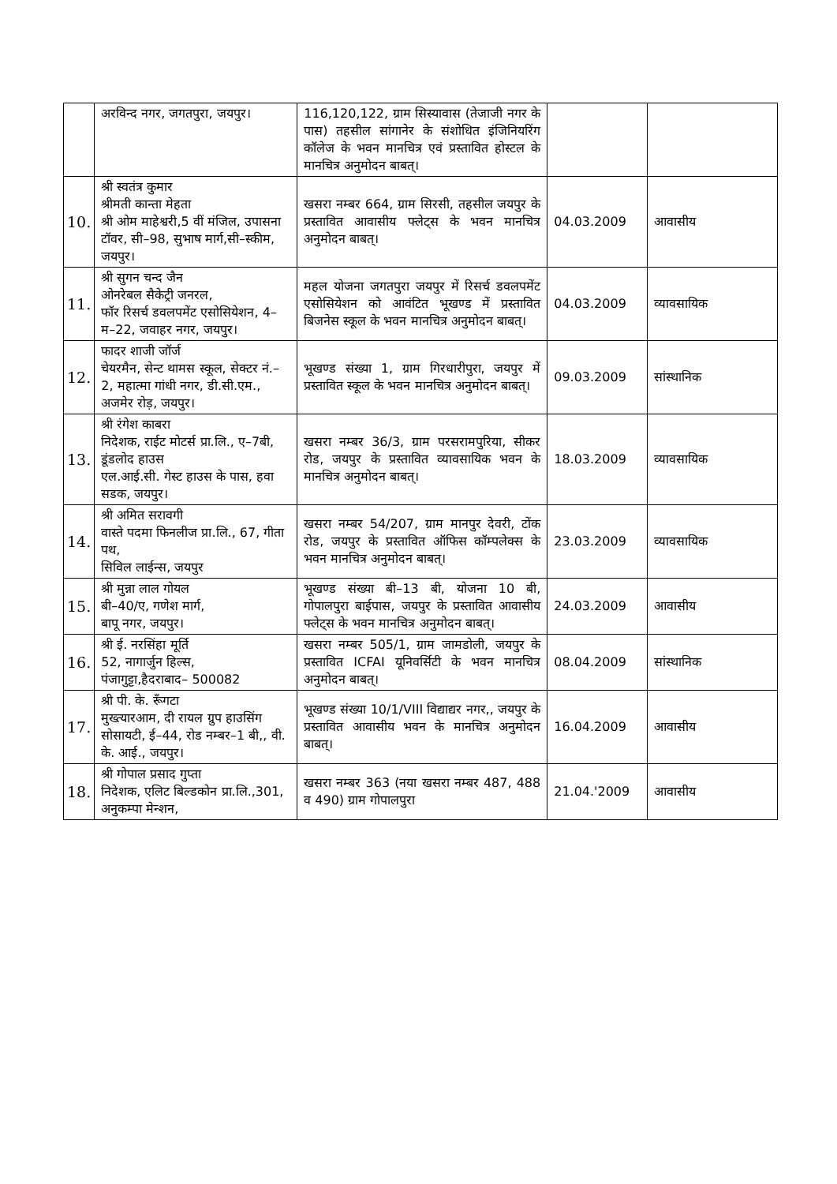| | अरविन्द नगर, जगतपुरा, जयपुर। | 116,120,122, ग्राम सिस्यावास (तेजाजी नगर के पास) तहसील सांगानेर के संशोधित इंजिनियरिंग कॉलेज के भवन मानचित्र एवं प्रस्तावित होस्टल के मानचित्र अनुमोदन बाबत्। | | |
| 10. | श्री स्वतंत्र कुमार श्रीमती कान्ता मेहता श्री ओम माहेश्वरी,5 वीं मंजिल, उपासना टॉवर, सी–98, सुभाष मार्ग,सी–स्कीम, जयपुर। | खसरा नम्बर 664, ग्राम सिरसी, तहसील जयपुर के प्रस्तावित आवासीय फ्लेट्स के भवन मानचित्र अनुमोदन बाबत्। | 04.03.2009 | आवासीय |
| 11. | श्री सुगन चन्द जैन ओनरेबल सैकेट्री जनरल, फॉर रिसर्च डवलपमेंट एसोसियेशन, 4–म–22, जवाहर नगर, जयपुर। | महल योजना जगतपुरा जयपुर में रिसर्च डवलपमेंट एसोसियेशन को आवंटित भूखण्ड में प्रस्तावित बिजनेस स्कूल के भवन मानचित्र अनुमोदन बाबत्। | 04.03.2009 | व्यावसायिक |
| 12. | फादर शाजी जॉर्ज चेयरमैन, सेन्ट थामस स्कूल, सेक्टर नं.–2, महात्मा गांधी नगर, डी.सी.एम., अजमेर रोड़, जयपुर। | भूखण्ड संख्या 1, ग्राम गिरधारीपुरा, जयपुर में प्रस्तावित स्कूल के भवन मानचित्र अनुमोदन बाबत्। | 09.03.2009 | सांस्थानिक |
| 13. | श्री रंगेश काबरा निदेशक, राईट मोटर्स प्रा.लि., ए–7बी, डूंडलोद हाउस एल.आई.सी. गेस्ट हाउस के पास, हवा सडक, जयपुर। | खसरा नम्बर 36/3, ग्राम परसरामपुरिया, सीकर रोड, जयपुर के प्रस्तावित व्यावसायिक भवन के मानचित्र अनुमोदन बाबत्। | 18.03.2009 | व्यावसायिक |
| 14. | श्री अमित सरावगी वास्ते पदमा फिनलीज प्रा.लि., 67, गीता पथ, सिविल लाईन्स, जयपुर | खसरा नम्बर 54/207, ग्राम मानपुर देवरी, टोंक रोड, जयपुर के प्रस्तावित ऑफिस कॉम्पलेक्स के भवन मानचित्र अनुमोदन बाबत्। | 23.03.2009 | व्यावसायिक |
| 15. | श्री मुन्ना लाल गोयल बी–40/ए, गणेश मार्ग, बापू नगर, जयपुर। | भूखण्ड संख्या बी–13 बी, योजना 10 बी, गोपालपुरा बाईपास, जयपुर के प्रस्तावित आवासीय फ्लेट्स के भवन मानचित्र अनुमोदन बाबत्। | 24.03.2009 | आवासीय |
| 16. | श्री ई. नरसिंहा मूर्ति 52, नागार्जुन हिल्स, पंजागुट्टा,हैदराबाद– 500082 | खसरा नम्बर 505/1, ग्राम जामडोली, जयपुर के प्रस्तावित ICFAI यूनिवर्सिटी के भवन मानचित्र अनुमोदन बाबत्। | 08.04.2009 | सांस्थानिक |
| 17. | श्री पी. के. रूँगटा मुख्त्यारआम, दी रायल ग्रुप हाउसिंग सोसायटी, ई–44, रोड नम्बर–1 बी,, वी. के. आई., जयपुर। | भूखण्ड संख्या 10/1/VIII विद्याद्यर नगर,, जयपुर के प्रस्तावित आवासीय भवन के मानचित्र अनुमोदन बाबत्। | 16.04.2009 | आवासीय |
| 18. | श्री गोपाल प्रसाद गुप्ता निदेशक, एलिट बिल्डकोन प्रा.लि.,301, अनुकम्पा मेन्शन, | खसरा नम्बर 363 (नया खसरा नम्बर 487, 488 व 490) ग्राम गोपालपुरा | 21.04.'2009 | आवासीय |